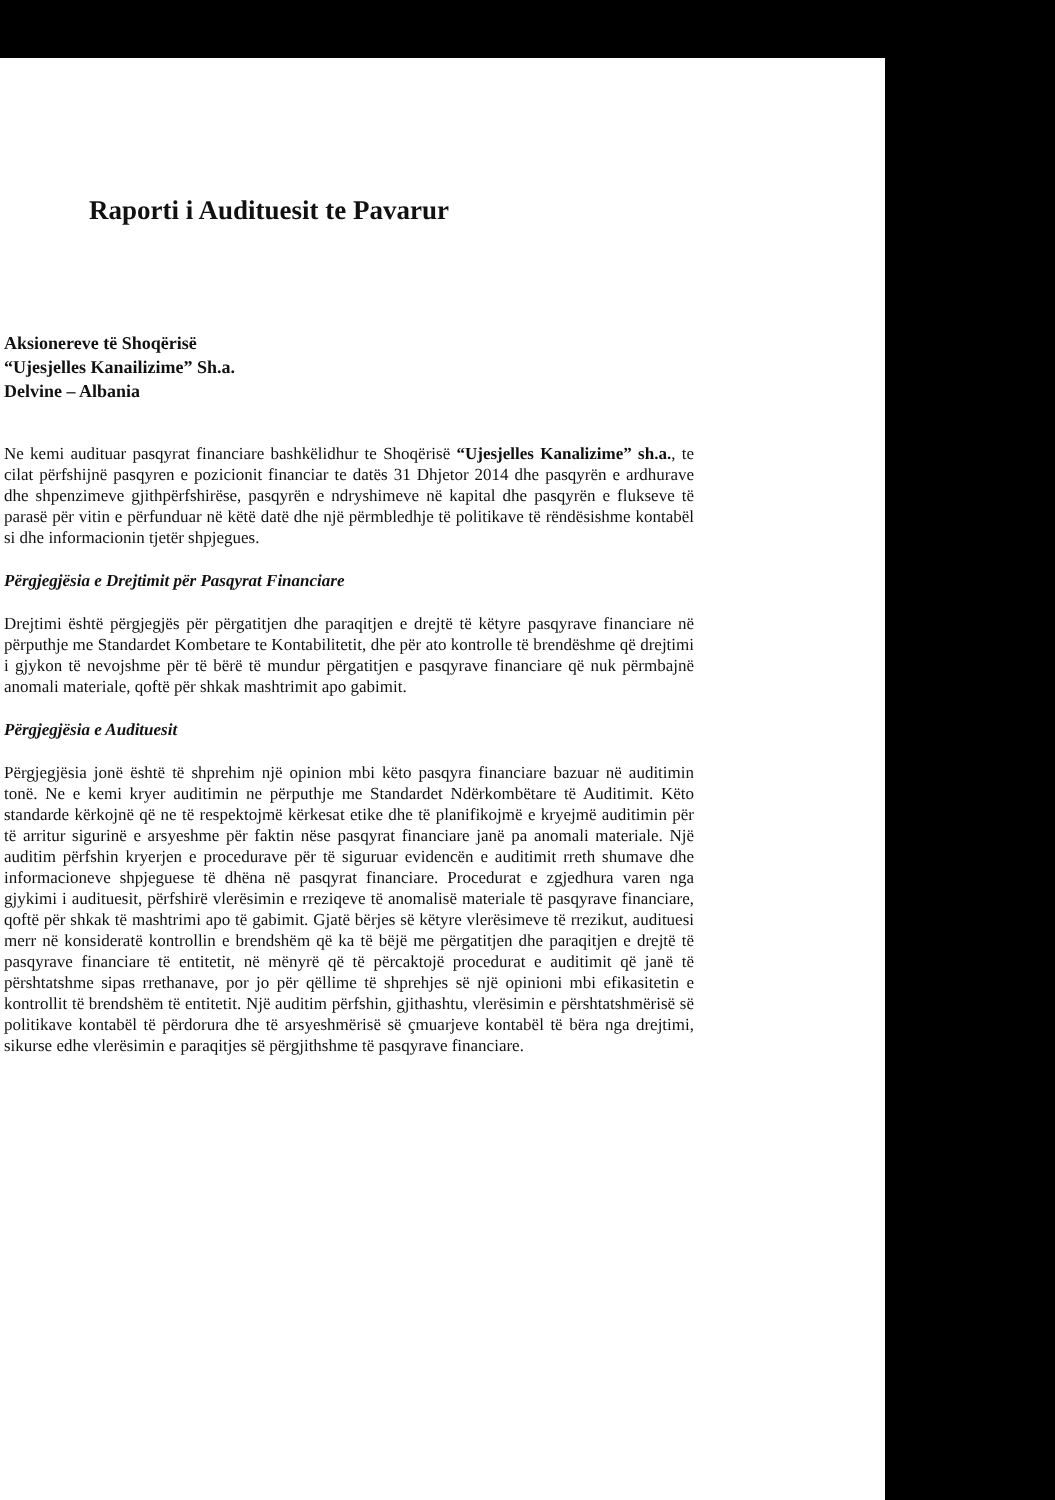Raporti i Audituesit te Pavarur
Aksionereve të Shoqërisë
“Ujesjelles Kanailizime” Sh.a.
Delvine – Albania
Ne kemi audituar pasqyrat financiare bashkëlidhur te Shoqërisë “Ujesjelles Kanalizime” sh.a., te cilat përfshijnë pasqyren e pozicionit financiar te datës 31 Dhjetor 2014 dhe pasqyrën e ardhurave dhe shpenzimeve gjithpërfshirëse, pasqyrën e ndryshimeve në kapital dhe pasqyrën e flukseve të parasë për vitin e përfunduar në këtë datë dhe një përmbledhje të politikave të rëndësishme kontabël si dhe informacionin tjetër shpjegues.
Përgjegjësia e Drejtimit për Pasqyrat Financiare
Drejtimi është përgjegjës për përgatitjen dhe paraqitjen e drejtë të këtyre pasqyrave financiare në përputhje me Standardet Kombetare te Kontabilitetit, dhe për ato kontrolle të brendëshme që drejtimi i gjykon të nevojshme për të bërë të mundur përgatitjen e pasqyrave financiare që nuk përmbajnë anomali materiale, qoftë për shkak mashtrimit apo gabimit.
Përgjegjësia e Audituesit
Përgjegjësia jonë është të shprehim një opinion mbi këto pasqyra financiare bazuar në auditimin tonë. Ne e kemi kryer auditimin ne përputhje me Standardet Ndërkombëtare të Auditimit. Këto standarde kërkojnë që ne të respektojmë kërkesat etike dhe të planifikojmë e kryejmë auditimin për të arritur sigurinë e arsyeshme për faktin nëse pasqyrat financiare janë pa anomali materiale. Një auditim përfshin kryerjen e procedurave për të siguruar evidencën e auditimit rreth shumave dhe informacioneve shpjeguese të dhëna në pasqyrat financiare. Procedurat e zgjedhura varen nga gjykimi i audituesit, përfshirë vlerësimin e rreziqeve të anomalisë materiale të pasqyrave financiare, qoftë për shkak të mashtrimi apo të gabimit. Gjatë bërjes së këtyre vlerësimeve të rrezikut, audituesi merr në konsideratë kontrollin e brendshëm që ka të bëjë me përgatitjen dhe paraqitjen e drejtë të pasqyrave financiare të entitetit, në mënyrë që të përcaktojë procedurat e auditimit që janë të përshtatshme sipas rrethanave, por jo për qëllime të shprehjes së një opinioni mbi efikasitetin e kontrollit të brendshëm të entitetit. Një auditim përfshin, gjithashtu, vlerësimin e përshtatshmërisë së politikave kontabël të përdorura dhe të arsyeshmërisë së çmuarjeve kontabël të bëra nga drejtimi, sikurse edhe vlerësimin e paraqitjes së përgjithshme të pasqyrave financiare.